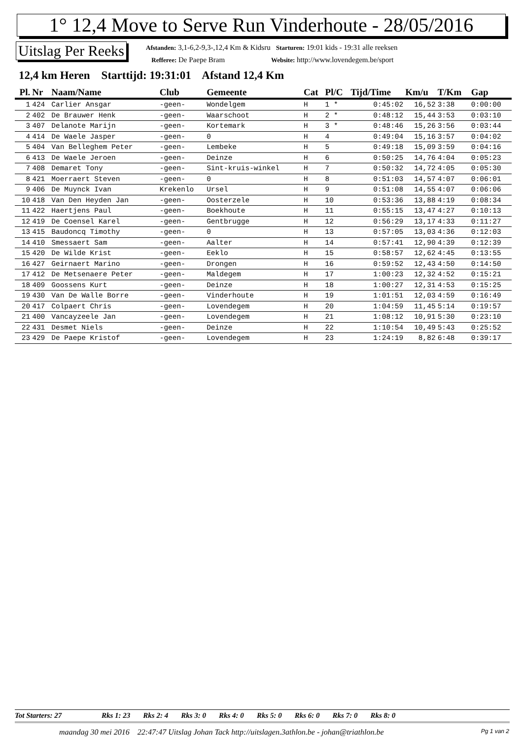1° 12,4 Move to Serve Run Vinderhoute - 28/05/2016
Uitslag Per Reeks
Afstanden: 3,1-6,2-9,3-,12,4 Km & Kidsru Starturen: 19:01 kids - 19:31 alle reeksen
Refferee: De Paepe Bram Website: http://www.lovendegem.be/sport
12,4 km Heren Starttijd: 19:31:01 Afstand 12,4 Km
| Pl. | Nr | Naam/Name | Club | Gemeente | Cat | Pl/C | Tijd/Time | Km/u | T/Km | Gap |
| --- | --- | --- | --- | --- | --- | --- | --- | --- | --- | --- |
| 1 | 424 | Carlier Ansgar | -geen- | Wondelgem | H | 1 * | 0:45:02 | 16,52 | 3:38 | 0:00:00 |
| 2 | 402 | De Brauwer Henk | -geen- | Waarschoot | H | 2 * | 0:48:12 | 15,44 | 3:53 | 0:03:10 |
| 3 | 407 | Delanote Marijn | -geen- | Kortemark | H | 3 * | 0:48:46 | 15,26 | 3:56 | 0:03:44 |
| 4 | 414 | De Waele Jasper | -geen- | 0 | H | 4 | 0:49:04 | 15,16 | 3:57 | 0:04:02 |
| 5 | 404 | Van Belleghem Peter | -geen- | Lembeke | H | 5 | 0:49:18 | 15,09 | 3:59 | 0:04:16 |
| 6 | 413 | De Waele Jeroen | -geen- | Deinze | H | 6 | 0:50:25 | 14,76 | 4:04 | 0:05:23 |
| 7 | 408 | Demaret Tony | -geen- | Sint-kruis-winkel | H | 7 | 0:50:32 | 14,72 | 4:05 | 0:05:30 |
| 8 | 421 | Moerraert Steven | -geen- | 0 | H | 8 | 0:51:03 | 14,57 | 4:07 | 0:06:01 |
| 9 | 406 | De Muynck Ivan | Krekenlo | Ursel | H | 9 | 0:51:08 | 14,55 | 4:07 | 0:06:06 |
| 10 | 418 | Van Den Heyden Jan | -geen- | Oosterzele | H | 10 | 0:53:36 | 13,88 | 4:19 | 0:08:34 |
| 11 | 422 | Haertjens Paul | -geen- | Boekhoute | H | 11 | 0:55:15 | 13,47 | 4:27 | 0:10:13 |
| 12 | 419 | De Coensel Karel | -geen- | Gentbrugge | H | 12 | 0:56:29 | 13,17 | 4:33 | 0:11:27 |
| 13 | 415 | Baudoncq Timothy | -geen- | 0 | H | 13 | 0:57:05 | 13,03 | 4:36 | 0:12:03 |
| 14 | 410 | Smessaert Sam | -geen- | Aalter | H | 14 | 0:57:41 | 12,90 | 4:39 | 0:12:39 |
| 15 | 420 | De Wilde Krist | -geen- | Eeklo | H | 15 | 0:58:57 | 12,62 | 4:45 | 0:13:55 |
| 16 | 427 | Geirnaert Marino | -geen- | Drongen | H | 16 | 0:59:52 | 12,43 | 4:50 | 0:14:50 |
| 17 | 412 | De Metsenaere Peter | -geen- | Maldegem | H | 17 | 1:00:23 | 12,32 | 4:52 | 0:15:21 |
| 18 | 409 | Goossens Kurt | -geen- | Deinze | H | 18 | 1:00:27 | 12,31 | 4:53 | 0:15:25 |
| 19 | 430 | Van De Walle Borre | -geen- | Vinderhoute | H | 19 | 1:01:51 | 12,03 | 4:59 | 0:16:49 |
| 20 | 417 | Colpaert Chris | -geen- | Lovendegem | H | 20 | 1:04:59 | 11,45 | 5:14 | 0:19:57 |
| 21 | 400 | Vancayzeele Jan | -geen- | Lovendegem | H | 21 | 1:08:12 | 10,91 | 5:30 | 0:23:10 |
| 22 | 431 | Desmet Niels | -geen- | Deinze | H | 22 | 1:10:54 | 10,49 | 5:43 | 0:25:52 |
| 23 | 429 | De Paepe Kristof | -geen- | Lovendegem | H | 23 | 1:24:19 | 8,82 | 6:48 | 0:39:17 |
Tot Starters: 27 Rks 1: 23 Rks 2: 4 Rks 3: 0 Rks 4: 0 Rks 5: 0 Rks 6: 0 Rks 7: 0 Rks 8: 0
maandag 30 mei 2016 22:47:47 Uitslag Johan Tack http://uitslagen.3athlon.be - johan@triathlon.be
Pg 1 van 2